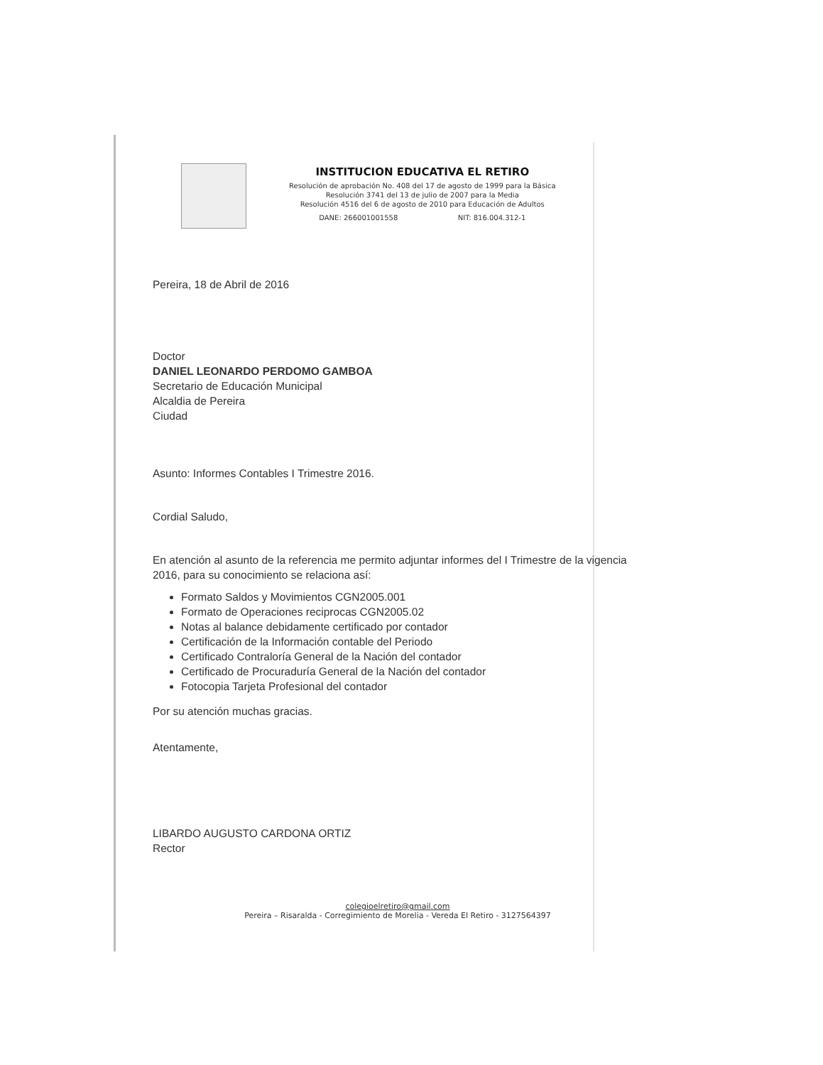INSTITUCION EDUCATIVA EL RETIRO
Resolución de aprobación No. 408 del 17 de agosto de 1999 para la Básica
Resolución 3741 del 13 de julio de 2007 para la Media
Resolución 4516 del 6 de agosto de 2010 para Educación de Adultos
DANE: 266001001558 NIT: 816.004.312-1
Pereira, 18 de Abril de 2016
Doctor
DANIEL LEONARDO PERDOMO GAMBOA
Secretario de Educación Municipal
Alcaldia de Pereira
Ciudad
Asunto: Informes Contables I Trimestre 2016.
Cordial Saludo,
En atención al asunto de la referencia me permito adjuntar informes del I Trimestre de la vigencia 2016, para su conocimiento se relaciona así:
Formato Saldos y Movimientos CGN2005.001
Formato de Operaciones reciprocas CGN2005.02
Notas al balance debidamente certificado por contador
Certificación de la Información contable del Periodo
Certificado Contraloría General de la Nación del contador
Certificado de Procuraduría General de la Nación del contador
Fotocopia Tarjeta Profesional del contador
Por su atención muchas gracias.
Atentamente,
LIBARDO AUGUSTO CARDONA ORTIZ
Rector
colegioelretiro@gmail.com
Pereira – Risaralda - Corregimiento de Morelia - Vereda El Retiro - 3127564397